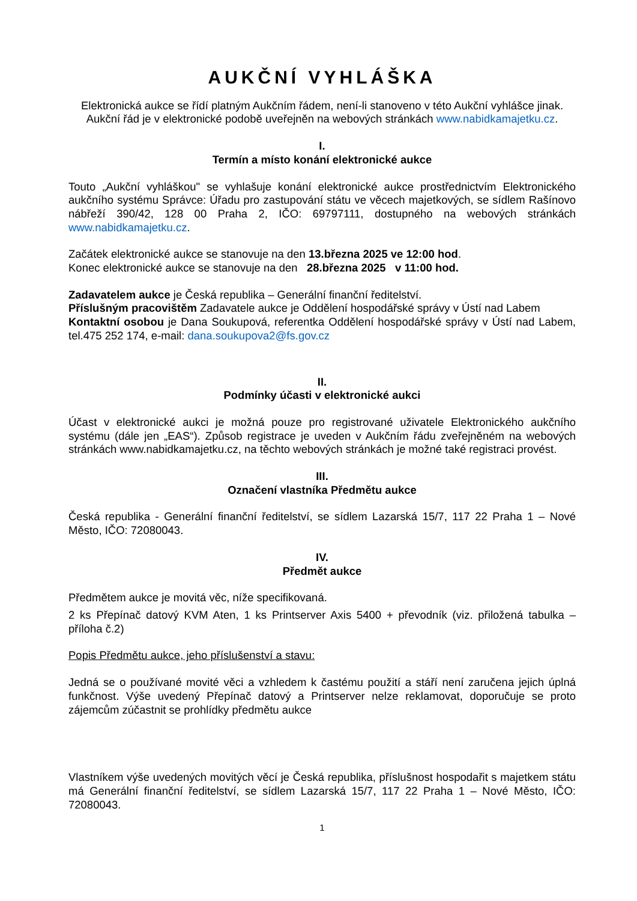AUKČNÍ VYHLÁŠKA
Elektronická aukce se řídí platným Aukčním řádem, není-li stanoveno v této Aukční vyhlášce jinak. Aukční řád je v elektronické podobě uveřejněn na webových stránkách www.nabidkamajetku.cz.
I.
Termín a místo konání elektronické aukce
Touto „Aukční vyhláškou" se vyhlašuje konání elektronické aukce prostřednictvím Elektronického aukčního systému Správce: Úřadu pro zastupování státu ve věcech majetkových, se sídlem Rašínovo nábřeží 390/42, 128 00 Praha 2, IČO: 69797111, dostupného na webových stránkách www.nabidkamajetku.cz.
Začátek elektronické aukce se stanovuje na den 13.března 2025 ve 12:00 hod.
Konec elektronické aukce se stanovuje na den 28.března 2025 v 11:00 hod.
Zadavatelem aukce je Česká republika – Generální finanční ředitelství.
Příslušným pracovištěm Zadavatele aukce je Oddělení hospodářské správy v Ústí nad Labem
Kontaktní osobou je Dana Soukupová, referentka Oddělení hospodářské správy v Ústí nad Labem, tel.475 252 174, e-mail: dana.soukupova2@fs.gov.cz
II.
Podmínky účasti v elektronické aukci
Účast v elektronické aukci je možná pouze pro registrované uživatele Elektronického aukčního systému (dále jen „EAS“). Způsob registrace je uveden v Aukčním řádu zveřejněném na webových stránkách www.nabidkamajetku.cz, na těchto webových stránkách je možné také registraci provést.
III.
Označení vlastníka Předmětu aukce
Česká republika - Generální finanční ředitelství, se sídlem Lazarská 15/7, 117 22 Praha 1 – Nové Město, IČO: 72080043.
IV.
Předmět aukce
Předmětem aukce je movitá věc, níže specifikovaná.
2 ks Přepínač datový KVM Aten, 1 ks Printserver Axis 5400 + převodník (viz. přiložená tabulka – příloha č.2)
Popis Předmětu aukce, jeho příslušenství a stavu:
Jedná se o používané movité věci a vzhledem k častému použití a stáří není zaručena jejich úplná funkčnost. Výše uvedený Přepínač datový a Printserver nelze reklamovat, doporučuje se proto zájemcům zúčastnit se prohlídky předmětu aukce
Vlastníkem výše uvedených movitých věcí je Česká republika, příslušnost hospodařit s majetkem státu má Generální finanční ředitelství, se sídlem Lazarská 15/7, 117 22 Praha 1 – Nové Město, IČO: 72080043.
1